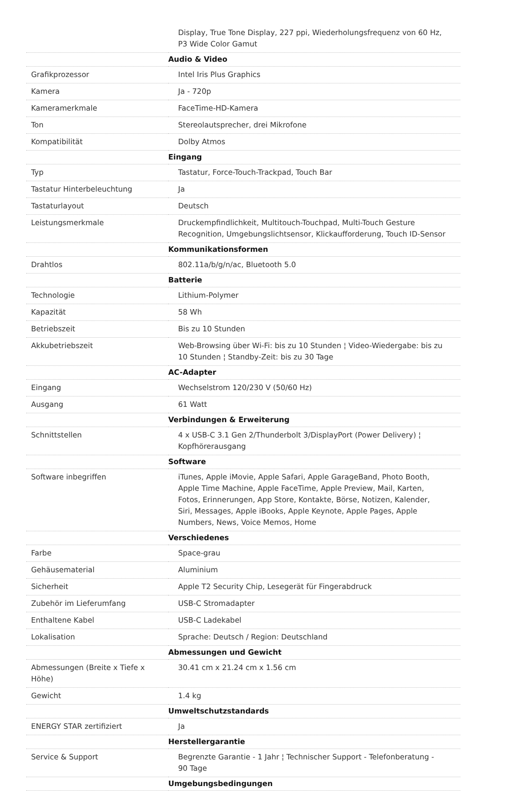| | Display, True Tone Display, 227 ppi, Wiederholungsfrequenz von 60 Hz, P3 Wide Color Gamut |
| | Audio & Video |
| Grafikprozessor | Intel Iris Plus Graphics |
| Kamera | Ja - 720p |
| Kameramerkmale | FaceTime-HD-Kamera |
| Ton | Stereolautsprecher, drei Mikrofone |
| Kompatibilität | Dolby Atmos |
| | Eingang |
| Typ | Tastatur, Force-Touch-Trackpad, Touch Bar |
| Tastatur Hinterbeleuchtung | Ja |
| Tastaturlayout | Deutsch |
| Leistungsmerkmale | Druckempfindlichkeit, Multitouch-Touchpad, Multi-Touch Gesture Recognition, Umgebungslichtsensor, Klickaufforderung, Touch ID-Sensor |
| | Kommunikationsformen |
| Drahtlos | 802.11a/b/g/n/ac, Bluetooth 5.0 |
| | Batterie |
| Technologie | Lithium-Polymer |
| Kapazität | 58 Wh |
| Betriebszeit | Bis zu 10 Stunden |
| Akkubetriebszeit | Web-Browsing über Wi-Fi: bis zu 10 Stunden ¦ Video-Wiedergabe: bis zu 10 Stunden ¦ Standby-Zeit: bis zu 30 Tage |
| | AC-Adapter |
| Eingang | Wechselstrom 120/230 V (50/60 Hz) |
| Ausgang | 61 Watt |
| | Verbindungen & Erweiterung |
| Schnittstellen | 4 x USB-C 3.1 Gen 2/Thunderbolt 3/DisplayPort (Power Delivery) ¦ Kopfhörerausgang |
| | Software |
| Software inbegriffen | iTunes, Apple iMovie, Apple Safari, Apple GarageBand, Photo Booth, Apple Time Machine, Apple FaceTime, Apple Preview, Mail, Karten, Fotos, Erinnerungen, App Store, Kontakte, Börse, Notizen, Kalender, Siri, Messages, Apple iBooks, Apple Keynote, Apple Pages, Apple Numbers, News, Voice Memos, Home |
| | Verschiedenes |
| Farbe | Space-grau |
| Gehäusematerial | Aluminium |
| Sicherheit | Apple T2 Security Chip, Lesegerät für Fingerabdruck |
| Zubehör im Lieferumfang | USB-C Stromadapter |
| Enthaltene Kabel | USB-C Ladekabel |
| Lokalisation | Sprache: Deutsch / Region: Deutschland |
| | Abmessungen und Gewicht |
| Abmessungen (Breite x Tiefe x Höhe) | 30.41 cm x 21.24 cm x 1.56 cm |
| Gewicht | 1.4 kg |
| | Umweltschutzstandards |
| ENERGY STAR zertifiziert | Ja |
| | Herstellergarantie |
| Service & Support | Begrenzte Garantie - 1 Jahr ¦ Technischer Support - Telefonberatung - 90 Tage |
| | Umgebungsbedingungen |